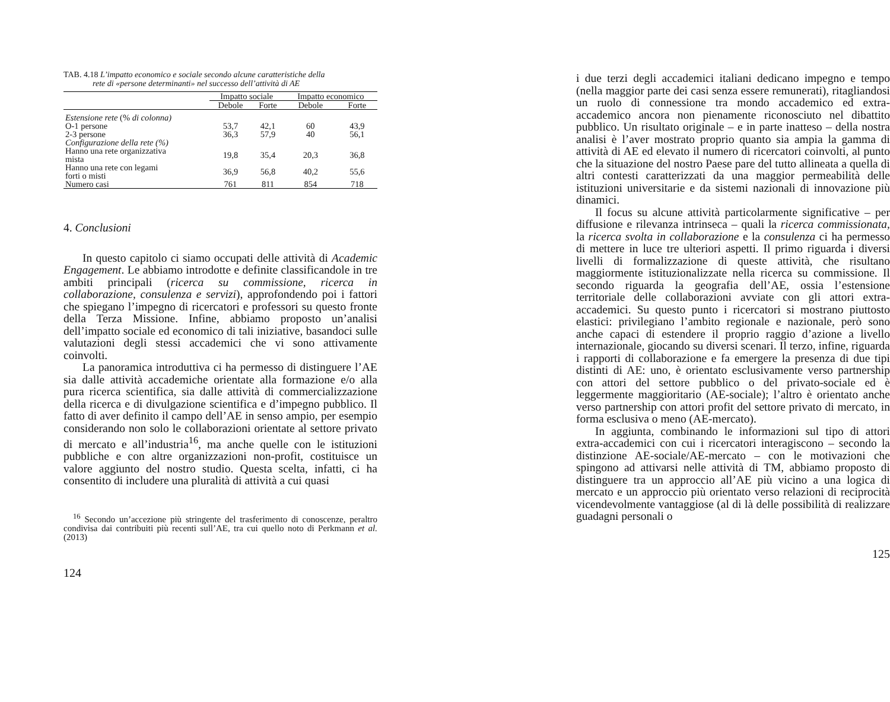TAB. 4.18 L’impatto economico e sociale secondo alcune caratteristiche della
rete di «persone determinanti» nel successo dell’attività di AE
| | Impatto sociale | | Impatto economico | |
| --- | --- | --- | --- | --- |
| | Debole | Forte | Debole | Forte |
| Estensione rete (% di colonna) | | | | |
| O-1 persone | 53,7 | 42,1 | 60 | 43,9 |
| 2-3 persone | 36,3 | 57,9 | 40 | 56,1 |
| Configurazione della rete (%) | | | | |
| Hanno una rete organizzativa mista | 19,8 | 35,4 | 20,3 | 36,8 |
| Hanno una rete con legami forti o misti | 36,9 | 56,8 | 40,2 | 55,6 |
| Numero casi | 761 | 811 | 854 | 718 |
4. Conclusioni
In questo capitolo ci siamo occupati delle attività di Academic Engagement. Le abbiamo introdotte e definite classificandole in tre ambiti principali (ricerca su commissione, ricerca in collaborazione, consulenza e servizi), approfondendo poi i fattori che spiegano l’impegno di ricercatori e professori su questo fronte della Terza Missione. Infine, abbiamo proposto un’analisi dell’impatto sociale ed economico di tali iniziative, basandoci sulle valutazioni degli stessi accademici che vi sono attivamente coinvolti.
La panoramica introduttiva ci ha permesso di distinguere l’AE sia dalle attività accademiche orientate alla formazione e/o alla pura ricerca scientifica, sia dalle attività di commercializzazione della ricerca e di divulgazione scientifica e d’impegno pubblico. Il fatto di aver definito il campo dell’AE in senso ampio, per esempio considerando non solo le collaborazioni orientate al settore privato di mercato e all’industria<sup>16</sup>, ma anche quelle con le istituzioni pubbliche e con altre organizzazioni non-profit, costituisce un valore aggiunto del nostro studio. Questa scelta, infatti, ci ha consentito di includere una pluralità di attività a cui quasi
<sup>16</sup> Secondo un’accezione più stringente del trasferimento di conoscenze, peraltro condivisa dai contribuiti più recenti sull’AE, tra cui quello noto di Perkmann et al. (2013)
124
i due terzi degli accademici italiani dedicano impegno e tempo (nella maggior parte dei casi senza essere remunerati), ritagliandosi un ruolo di connessione tra mondo accademico ed extra-accademico ancora non pienamente riconosciuto nel dibattito pubblico. Un risultato originale – e in parte inatteso – della nostra analisi è l’aver mostrato proprio quanto sia ampia la gamma di attività di AE ed elevato il numero di ricercatori coinvolti, al punto che la situazione del nostro Paese pare del tutto allineata a quella di altri contesti caratterizzati da una maggior permeabilità delle istituzioni universitarie e da sistemi nazionali di innovazione più dinamici.
Il focus su alcune attività particolarmente significative – per diffusione e rilevanza intrinseca – quali la ricerca commissionata, la ricerca svolta in collaborazione e la consulenza ci ha permesso di mettere in luce tre ulteriori aspetti. Il primo riguarda i diversi livelli di formalizzazione di queste attività, che risultano maggiormente istituzionalizzate nella ricerca su commissione. Il secondo riguarda la geografia dell’AE, ossia l’estensione territoriale delle collaborazioni avviate con gli attori extra-accademici. Su questo punto i ricercatori si mostrano piuttosto elastici: privilegiano l’ambito regionale e nazionale, però sono anche capaci di estendere il proprio raggio d’azione a livello internazionale, giocando su diversi scenari. Il terzo, infine, riguarda i rapporti di collaborazione e fa emergere la presenza di due tipi distinti di AE: uno, è orientato esclusivamente verso partnership con attori del settore pubblico o del privato-sociale ed è leggermente maggioritario (AE-sociale); l’altro è orientato anche verso partnership con attori profit del settore privato di mercato, in forma esclusiva o meno (AE-mercato).
In aggiunta, combinando le informazioni sul tipo di attori extra-accademici con cui i ricercatori interagiscono – secondo la distinzione AE-sociale/AE-mercato – con le motivazioni che spingono ad attivarsi nelle attività di TM, abbiamo proposto di distinguere tra un approccio all’AE più vicino a una logica di mercato e un approccio più orientato verso relazioni di reciprocità vicendevolmente vantaggiose (al di là delle possibilità di realizzare guadagni personali o
125